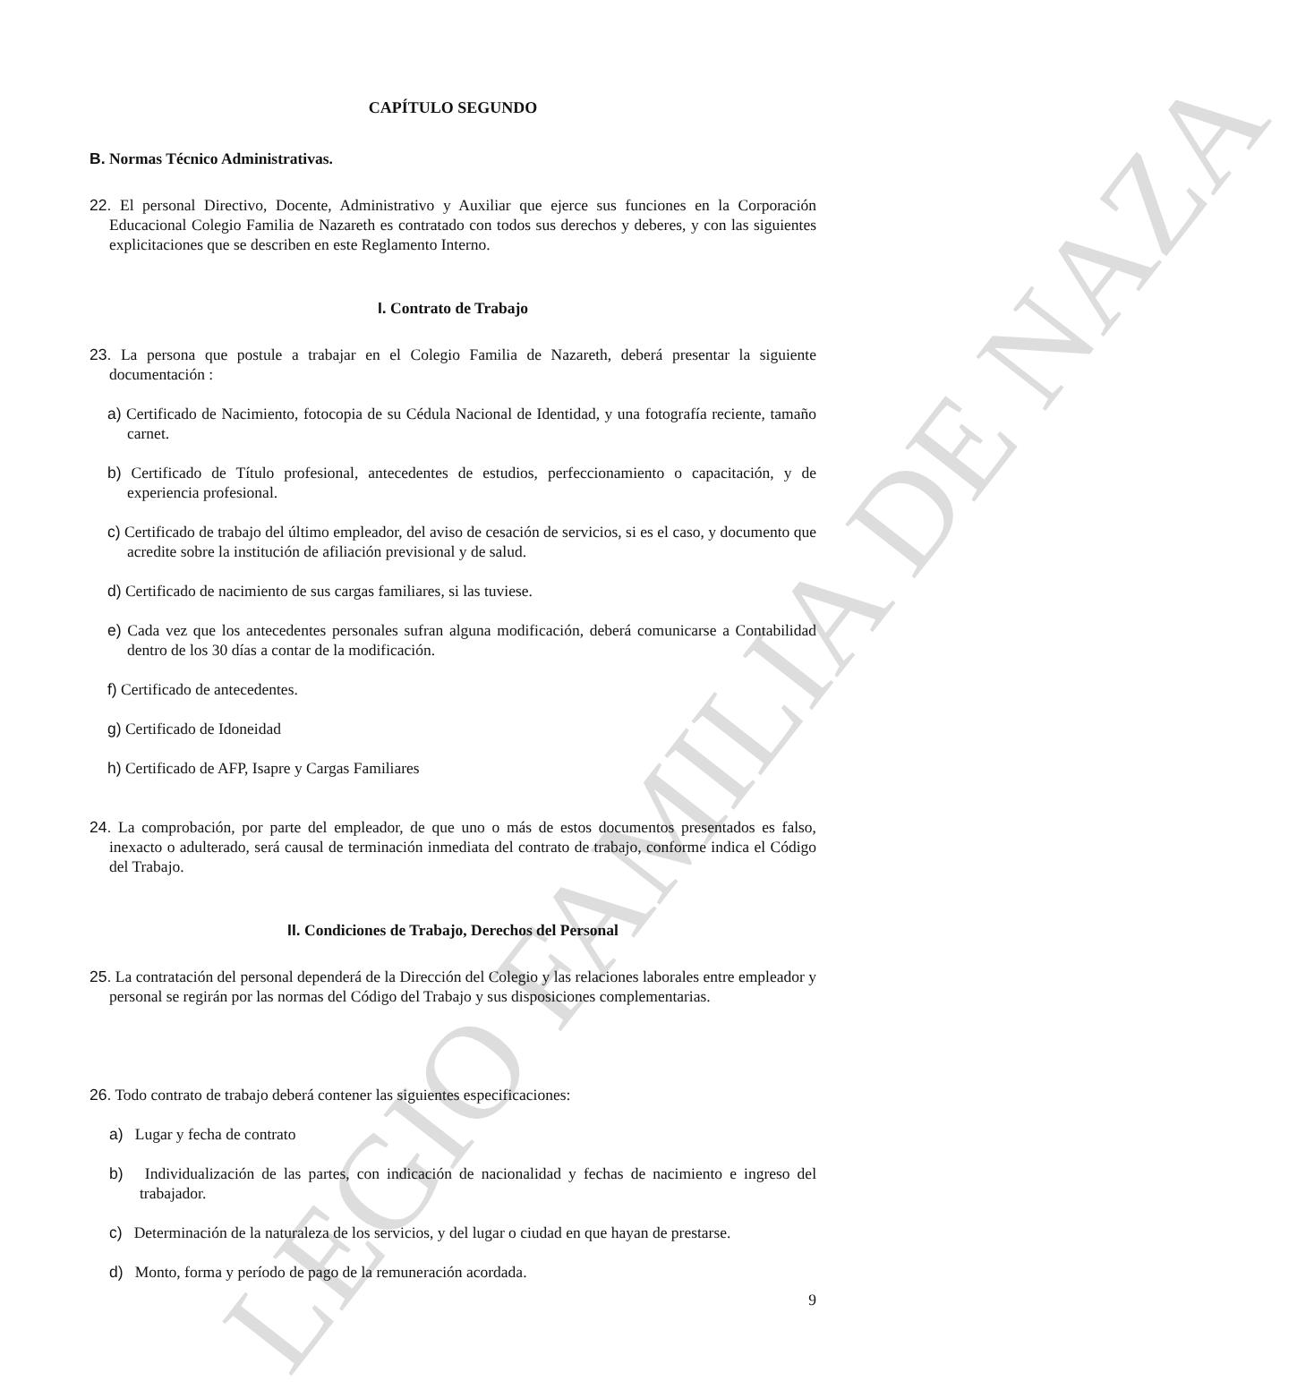LEGIO FAMILIA DE NAZA
CAPÍTULO SEGUNDO
B. Normas Técnico Administrativas.
22. El personal Directivo, Docente, Administrativo y Auxiliar que ejerce sus funciones en la Corporación Educacional Colegio Familia de Nazareth es contratado con todos sus derechos y deberes, y con las siguientes explicitaciones que se describen en este Reglamento Interno.
I. Contrato de Trabajo
23. La persona que postule a trabajar en el Colegio Familia de Nazareth, deberá presentar la siguiente documentación :
a) Certificado de Nacimiento, fotocopia de su Cédula Nacional de Identidad, y una fotografía reciente, tamaño carnet.
b) Certificado de Título profesional, antecedentes de estudios, perfeccionamiento o capacitación, y de experiencia profesional.
c) Certificado de trabajo del último empleador, del aviso de cesación de servicios, si es el caso, y documento que acredite sobre la institución de afiliación previsional y de salud.
d) Certificado de nacimiento de sus cargas familiares, si las tuviese.
e) Cada vez que los antecedentes personales sufran alguna modificación, deberá comunicarse a Contabilidad dentro de los 30 días a contar de la modificación.
f) Certificado de antecedentes.
g) Certificado de Idoneidad
h) Certificado de AFP, Isapre y Cargas Familiares
24. La comprobación, por parte del empleador, de que uno o más de estos documentos presentados es falso, inexacto o adulterado, será causal de terminación inmediata del contrato de trabajo, conforme indica el Código del Trabajo.
II. Condiciones de Trabajo, Derechos del Personal
25. La contratación del personal dependerá de la Dirección del Colegio y las relaciones laborales entre empleador y personal se regirán por las normas del Código del Trabajo y sus disposiciones complementarias.
26. Todo contrato de trabajo deberá contener las siguientes especificaciones:
a) Lugar y fecha de contrato
b) Individualización de las partes, con indicación de nacionalidad y fechas de nacimiento e ingreso del trabajador.
c) Determinación de la naturaleza de los servicios, y del lugar o ciudad en que hayan de prestarse.
d) Monto, forma y período de pago de la remuneración acordada.
9